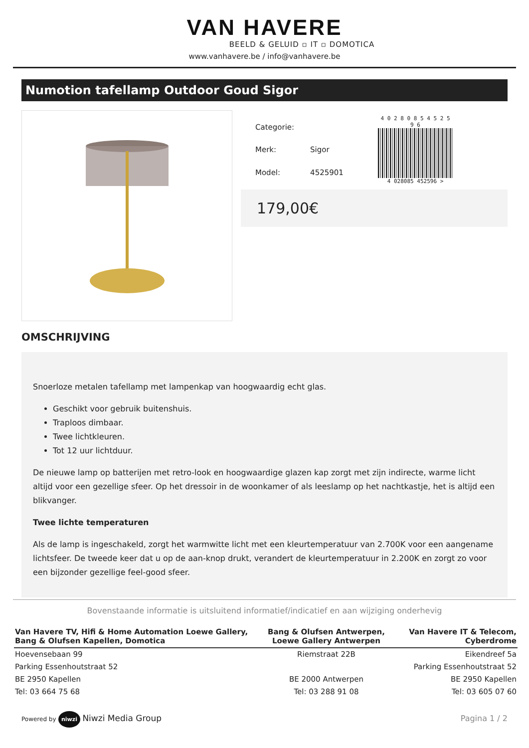VAN HAVERE
BEELD & GELUID ▫ IT ▫ DOMOTICA
www.vanhavere.be / info@vanhavere.be
Numotion tafellamp Outdoor Goud Sigor
| Categorie: | |
| Merk: | Sigor |
| Model: | 4525901 |
4 0 2 8 0 8 5 4 5 2 5 9 6
4 028085 452596 >
179,00€
OMSCHRIJVING
Snoerloze metalen tafellamp met lampenkap van hoogwaardig echt glas.
Geschikt voor gebruik buitenshuis.
Traploos dimbaar.
Twee lichtkleuren.
Tot 12 uur lichtduur.
De nieuwe lamp op batterijen met retro-look en hoogwaardige glazen kap zorgt met zijn indirecte, warme licht altijd voor een gezellige sfeer. Op het dressoir in de woonkamer of als leeslamp op het nachtkastje, het is altijd een blikvanger.
Twee lichte temperaturen
Als de lamp is ingeschakeld, zorgt het warmwitte licht met een kleurtemperatuur van 2.700K voor een aangename lichtsfeer. De tweede keer dat u op de aan-knop drukt, verandert de kleurtemperatuur in 2.200K en zorgt zo voor een bijzonder gezellige feel-good sfeer.
Bovenstaande informatie is uitsluitend informatief/indicatief en aan wijziging onderhevig
| Van Havere TV, Hifi & Home Automation Loewe Gallery, Bang & Olufsen Kapellen, Domotica | Bang & Olufsen Antwerpen, Loewe Gallery Antwerpen | Van Havere IT & Telecom, Cyberdrome |
| --- | --- | --- |
| Hoevensebaan 99 | Riemstraat 22B | Eikendreef 5a |
| Parking Essenhoutstraat 52 | | Parking Essenhoutstraat 52 |
| BE 2950 Kapellen | BE 2000 Antwerpen | BE 2950 Kapellen |
| Tel: 03 664 75 68 | Tel: 03 288 91 08 | Tel: 03 605 07 60 |
Powered by niwzi Niwzi Media Group
Pagina 1 / 2